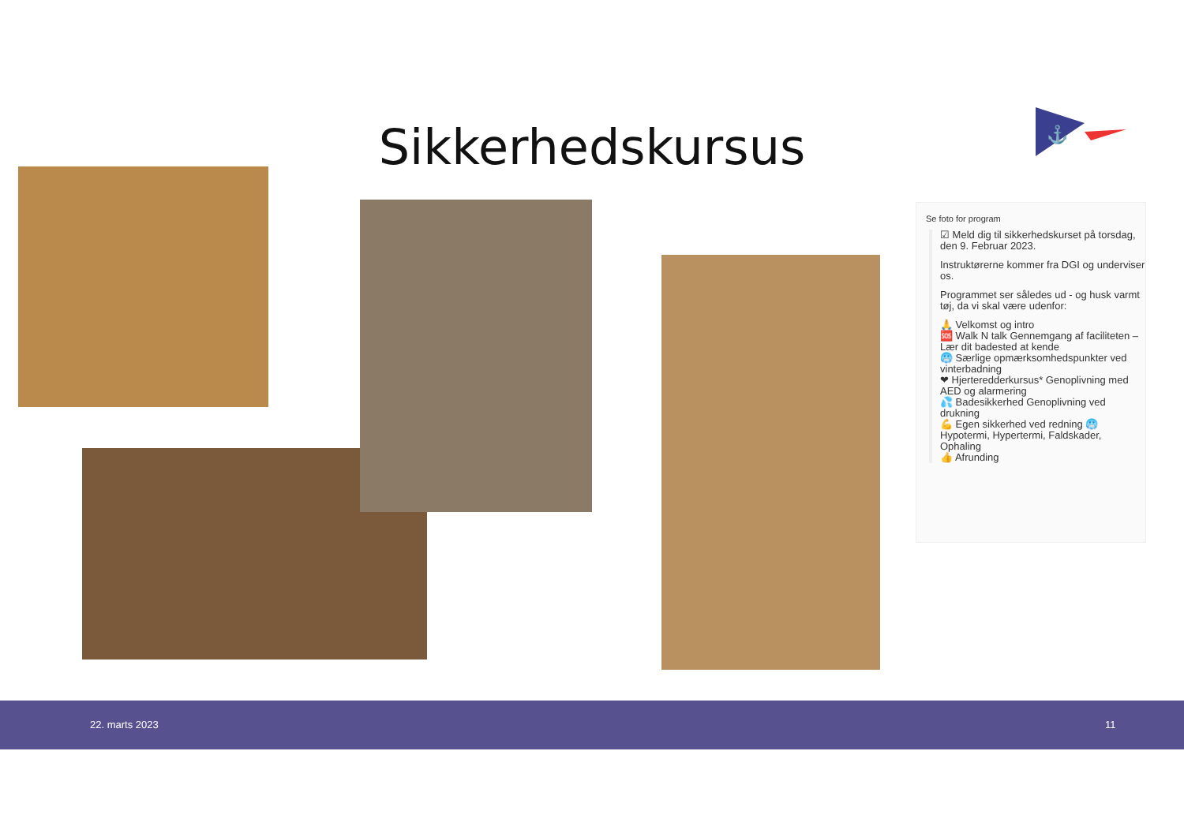⚓
Sikkerhedskursus
Se foto for program
☑ Meld dig til sikkerhedskurset på torsdag, den 9. Februar 2023.
Instruktørerne kommer fra DGI og underviser os.
Programmet ser således ud - og husk varmt tøj, da vi skal være udenfor:
🙏 Velkomst og intro
🆘 Walk N talk Gennemgang af faciliteten – Lær dit badested at kende
🥶 Særlige opmærksomhedspunkter ved vinterbadning
❤ Hjerteredderkursus* Genoplivning med AED og alarmering
💦 Badesikkerhed Genoplivning ved drukning
💪 Egen sikkerhed ved redning 🥶 Hypotermi, Hypertermi, Faldskader, Ophaling
👍 Afrunding
22. marts 2023 11